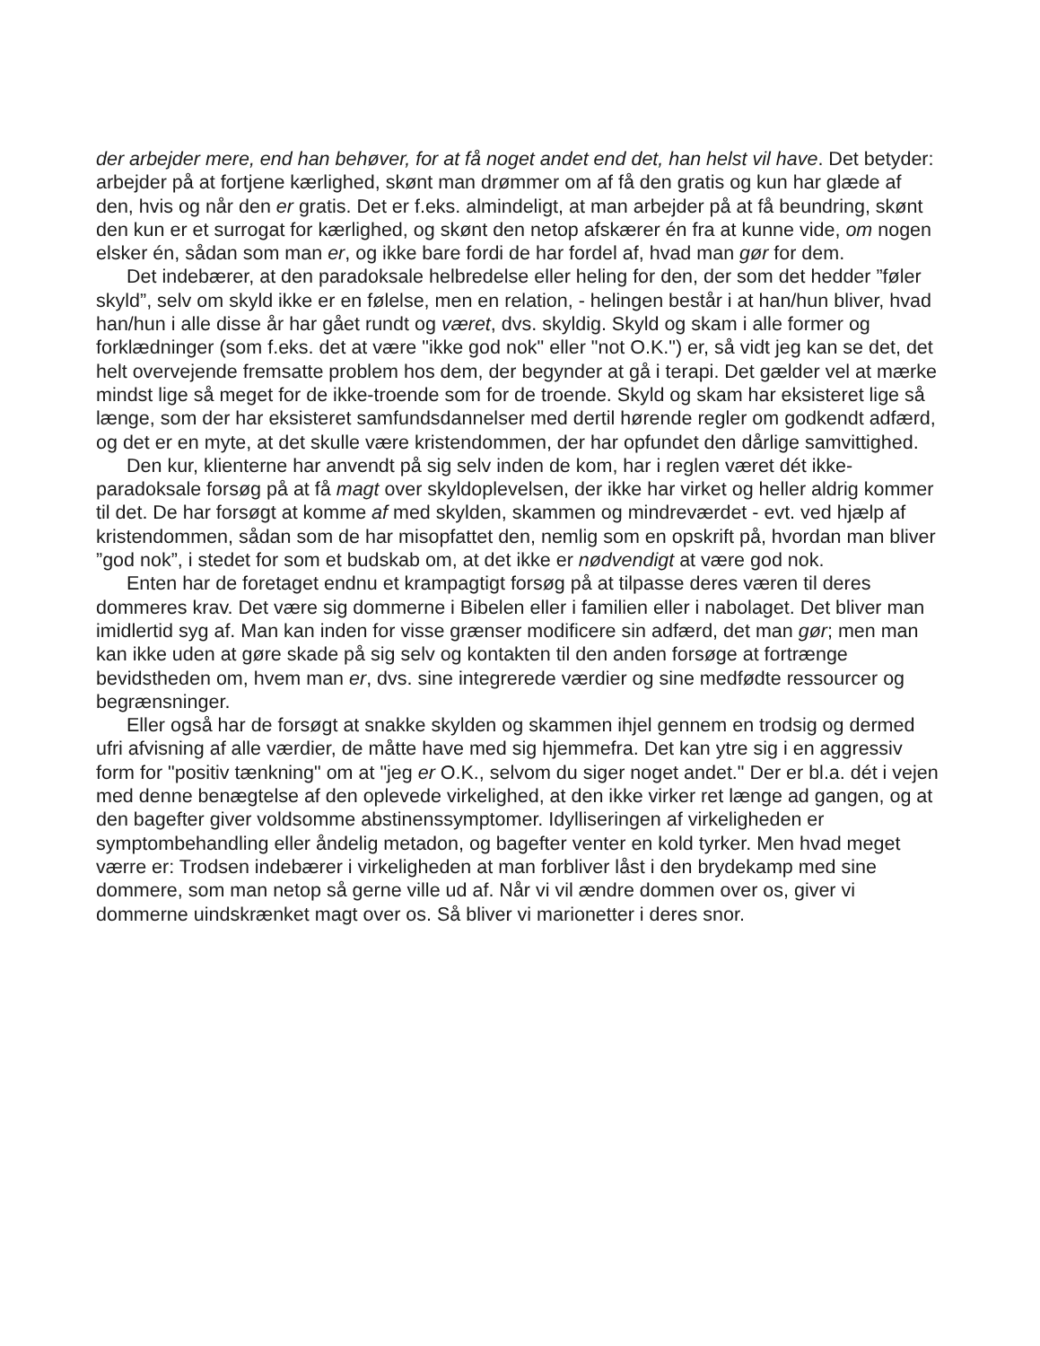der arbejder mere, end han behøver, for at få noget andet end det, han helst vil have. Det betyder: arbejder på at fortjene kærlighed, skønt man drømmer om af få den gratis og kun har glæde af den, hvis og når den er gratis. Det er f.eks. almindeligt, at man arbejder på at få beundring, skønt den kun er et surrogat for kærlighed, og skønt den netop afskærer én fra at kunne vide, om nogen elsker én, sådan som man er, og ikke bare fordi de har fordel af, hvad man gør for dem.
Det indebærer, at den paradoksale helbredelse eller heling for den, der som det hedder ”føler skyld”, selv om skyld ikke er en følelse, men en relation, - helingen består i at han/hun bliver, hvad han/hun i alle disse år har gået rundt og været, dvs. skyldig. Skyld og skam i alle former og forklædninger (som f.eks. det at være "ikke god nok" eller "not O.K.") er, så vidt jeg kan se det, det helt overvejende fremsatte problem hos dem, der begynder at gå i terapi. Det gælder vel at mærke mindst lige så meget for de ikke-troende som for de troende. Skyld og skam har eksisteret lige så længe, som der har eksisteret samfundsdannelser med dertil hørende regler om godkendt adfærd, og det er en myte, at det skulle være kristendommen, der har opfundet den dårlige samvittighed.
Den kur, klienterne har anvendt på sig selv inden de kom, har i reglen været dét ikke-paradoksale forsøg på at få magt over skyldoplevelsen, der ikke har virket og heller aldrig kommer til det. De har forsøgt at komme af med skylden, skammen og mindreværdet - evt. ved hjælp af kristendommen, sådan som de har misopfattet den, nemlig som en opskrift på, hvordan man bliver ”god nok”, i stedet for som et budskab om, at det ikke er nødvendigt at være god nok.
Enten har de foretaget endnu et krampagtigt forsøg på at tilpasse deres væren til deres dommeres krav. Det være sig dommerne i Bibelen eller i familien eller i nabolaget. Det bliver man imidlertid syg af. Man kan inden for visse grænser modificere sin adfærd, det man gør; men man kan ikke uden at gøre skade på sig selv og kontakten til den anden forsøge at fortrænge bevidstheden om, hvem man er, dvs. sine integrerede værdier og sine medfødte ressourcer og begrænsninger.
Eller også har de forsøgt at snakke skylden og skammen ihjel gennem en trodsig og dermed ufri afvisning af alle værdier, de måtte have med sig hjemmefra. Det kan ytre sig i en aggressiv form for "positiv tænkning" om at "jeg er O.K., selvom du siger noget andet." Der er bl.a. dét i vejen med denne benægtelse af den oplevede virkelighed, at den ikke virker ret længe ad gangen, og at den bagefter giver voldsomme abstinenssymptomer. Idylliseringen af virkeligheden er symptombehandling eller åndelig metadon, og bagefter venter en kold tyrker. Men hvad meget værre er: Trodsen indebærer i virkeligheden at man forbliver låst i den brydekamp med sine dommere, som man netop så gerne ville ud af. Når vi vil ændre dommen over os, giver vi dommerne uindskrænket magt over os. Så bliver vi marionetter i deres snor.